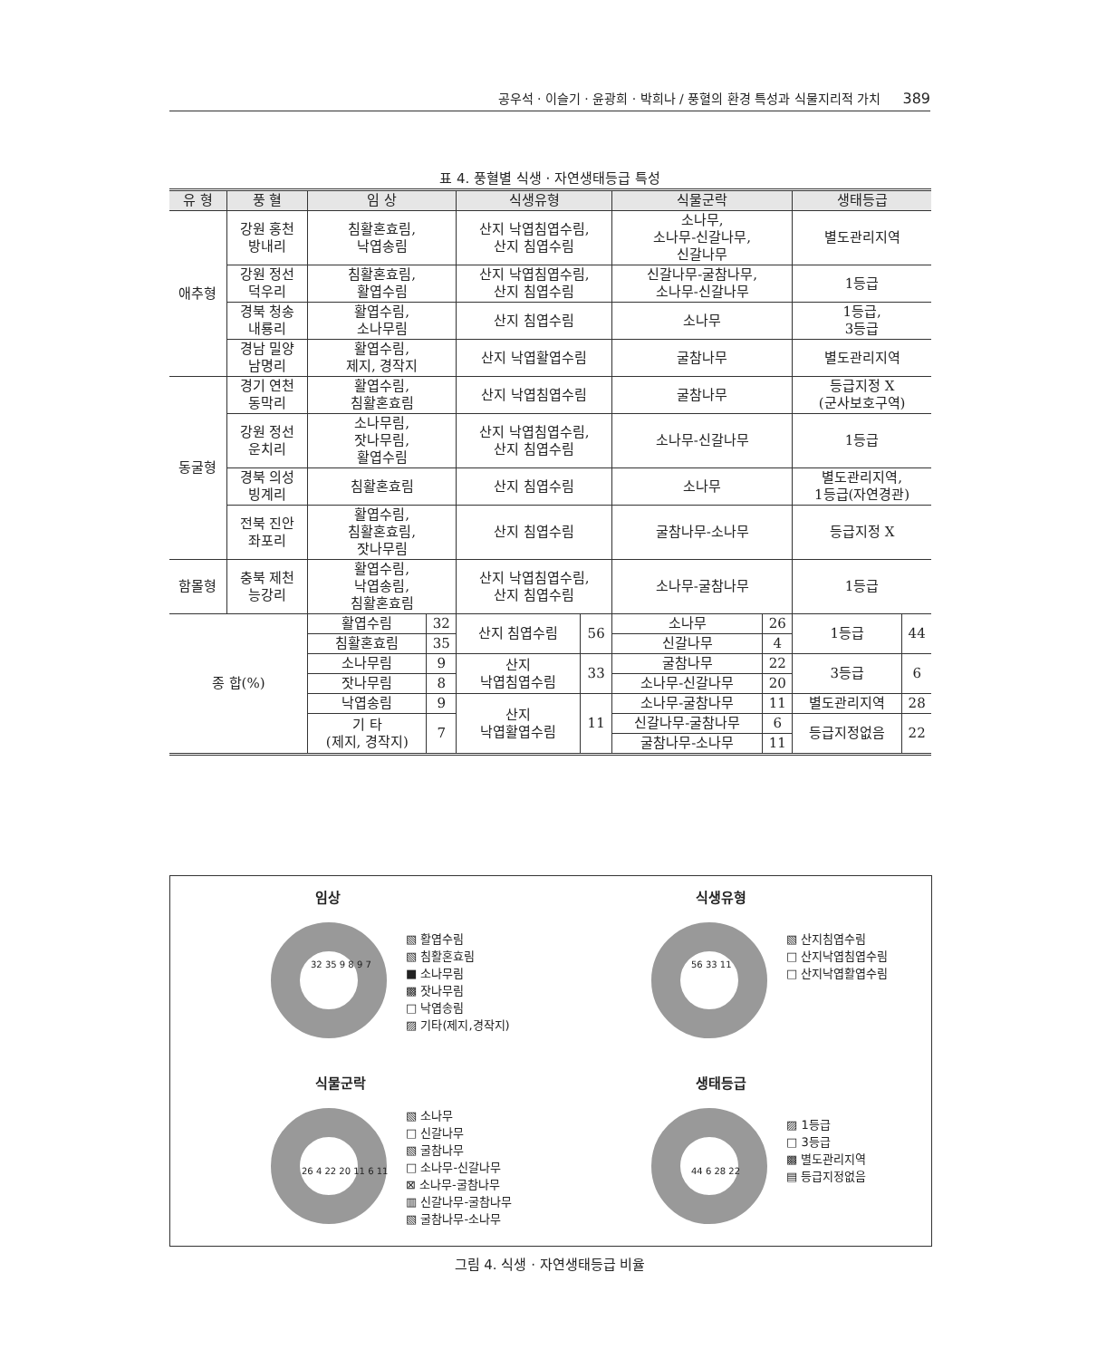공우석 · 이슬기 · 윤광희 · 박희나 / 풍혈의 환경 특성과 식물지리적 가치 389
표 4. 풍혈별 식생 · 자연생태등급 특성
| 유 형 | 풍 혈 | 임 상 | | 식생유형 | | 식물군락 | | 생태등급 | |
| --- | --- | --- | --- | --- | --- | --- | --- | --- | --- |
| 애추형 | 강원 홍천 방내리 | 침활혼효림, 낙엽송림 | | 산지 낙엽침엽수림, 산지 침엽수림 | | 소나무, 소나무-신갈나무, 신갈나무 | | 별도관리지역 | |
| | 강원 정선 덕우리 | 침활혼효림, 활엽수림 | | 산지 낙엽침엽수림, 산지 침엽수림 | | 신갈나무-굴참나무, 소나무-신갈나무 | | 1등급 | |
| | 경북 청송 내룡리 | 활엽수림, 소나무림 | | 산지 침엽수림 | | 소나무 | | 1등급, 3등급 | |
| | 경남 밀양 남명리 | 활엽수림, 제지, 경작지 | | 산지 낙엽활엽수림 | | 굴참나무 | | 별도관리지역 | |
| 동굴형 | 경기 연천 동막리 | 활엽수림, 침활혼효림 | | 산지 낙엽침엽수림 | | 굴참나무 | | 등급지정 X (군사보호구역) | |
| | 강원 정선 운치리 | 소나무림, 잣나무림, 활엽수림 | | 산지 낙엽침엽수림, 산지 침엽수림 | | 소나무-신갈나무 | | 1등급 | |
| | 경북 의성 빙계리 | 침활혼효림 | | 산지 침엽수림 | | 소나무 | | 별도관리지역, 1등급(자연경관) | |
| | 전북 진안 좌포리 | 활엽수림, 침활혼효림, 잣나무림 | | 산지 침엽수림 | | 굴참나무-소나무 | | 등급지정 X | |
| 함몰형 | 충북 제천 능강리 | 활엽수림, 낙엽송림, 침활혼효림 | | 산지 낙엽침엽수림, 산지 침엽수림 | | 소나무-굴참나무 | | 1등급 | |
| 종 합(%) | | 활엽수림 | 32 | 산지 침엽수림 | 56 | 소나무 | 26 | 1등급 | 44 |
| | | 침활혼효림 | 35 | | | 신갈나무 | 4 | | |
| | | 소나무림 | 9 | 산지 낙엽침엽수림 | 33 | 굴참나무 | 22 | 3등급 | 6 |
| | | 잣나무림 | 8 | | | 소나무-신갈나무 | 20 | | |
| | | 낙엽송림 | 9 | 산지 낙엽활엽수림 | 11 | 소나무-굴참나무 | 11 | 별도관리지역 | 28 |
| | | 기 타 (제지, 경작지) | 7 | | | 신갈나무-굴참나무 | 6 | 등급지정없음 | 22 |
| | | | | | | 굴참나무-소나무 | 11 | | |
임상
▧ 활엽수림
▧ 침활혼효림
■ 소나무림
▩ 잣나무림
□ 낙엽송림
▨ 기타(제지,경작지)
32 35 9 8 9 7
식생유형
▧ 산지침엽수림
□ 산지낙엽침엽수림
□ 산지낙엽활엽수림
56 33 11
식물군락
▧ 소나무
□ 신갈나무
▧ 굴참나무
□ 소나무-신갈나무
⊠ 소나무-굴참나무
▥ 신갈나무-굴참나무
▧ 굴참나무-소나무
26 4 22 20 11 6 11
생태등급
▨ 1등급
□ 3등급
▩ 별도관리지역
▤ 등급지정없음
44 6 28 22
그림 4. 식생 · 자연생태등급 비율